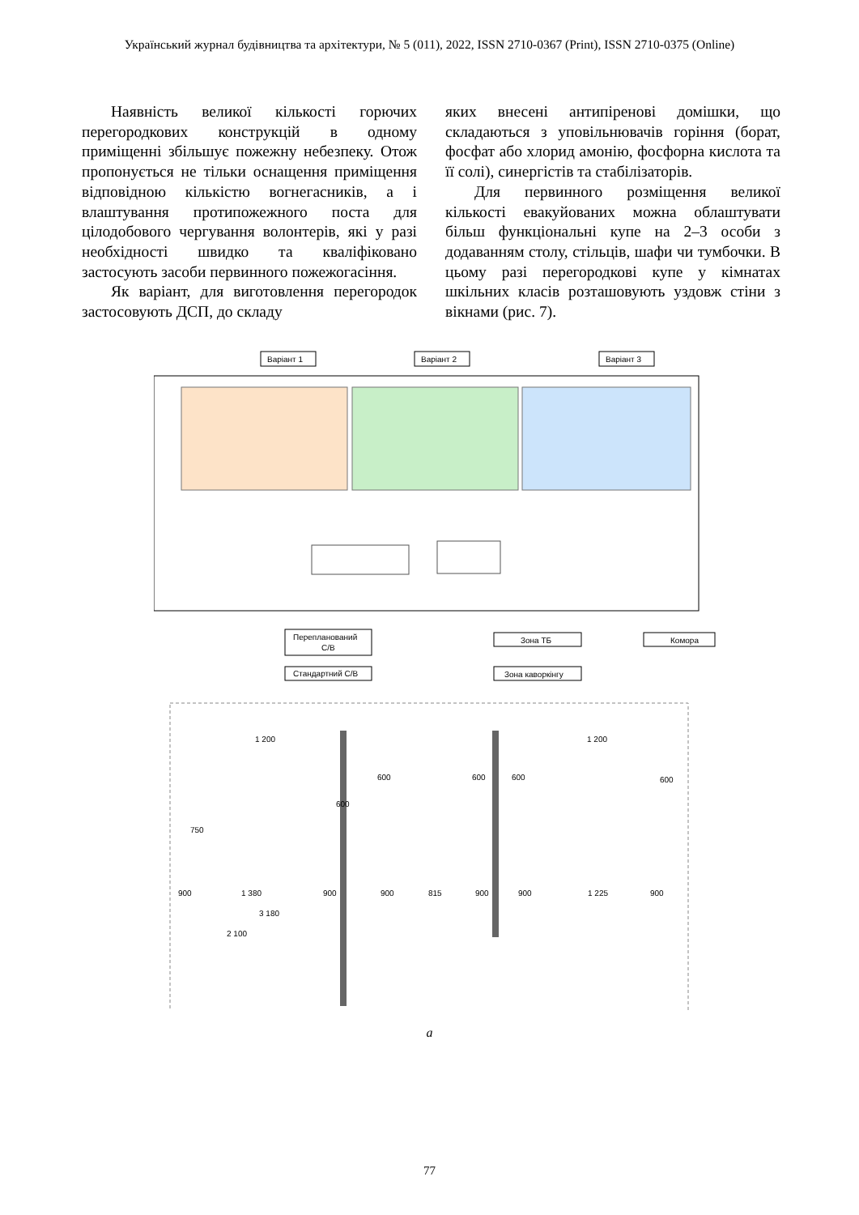Український журнал будівництва та архітектури, № 5 (011), 2022, ISSN 2710-0367 (Print), ISSN 2710-0375 (Online)
Наявність великої кількості горючих перегородкових конструкцій в одному приміщенні збільшує пожежну небезпеку. Отож пропонується не тільки оснащення приміщення відповідною кількістю вогнегасників, а і влаштування протипожежного поста для цілодобового чергування волонтерів, які у разі необхідності швидко та кваліфіковано застосують засоби первинного пожежогасіння.
Як варіант, для виготовлення перегородок застосовують ДСП, до складу
яких внесені антипіренові домішки, що складаються з уповільнювачів горіння (борат, фосфат або хлорид амонію, фосфорна кислота та її солі), синергістів та стабілізаторів.
Для первинного розміщення великої кількості евакуйованих можна облаштувати більш функціональні купе на 2–3 особи з додаванням столу, стільців, шафи чи тумбочки. В цьому разі перегородкові купе у кімнатах шкільних класів розташовують уздовж стіни з вікнами (рис. 7).
Варіант 1
Варіант 2
Варіант 3
Перепланований
С/В
Стандартний С/В
Зона ТБ
Зона каворкінгу
Комора
1 200
1 200
900
1 380
900
900
815
900
900
1 225
900
3 180
2 100
750
600
600
600
600
600
а
77